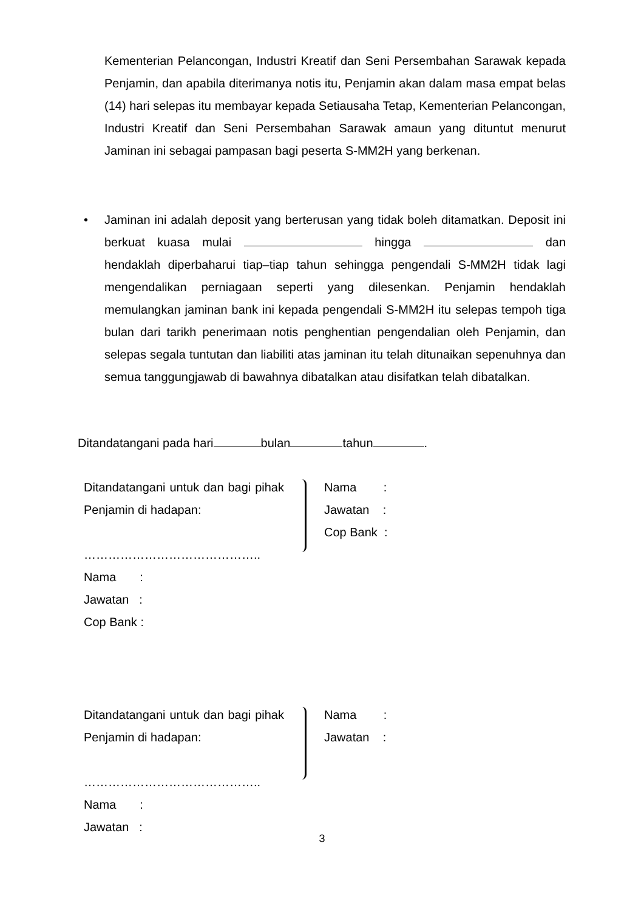Kementerian Pelancongan, Industri Kreatif dan Seni Persembahan Sarawak kepada Penjamin, dan apabila diterimanya notis itu, Penjamin akan dalam masa empat belas (14) hari selepas itu membayar kepada Setiausaha Tetap, Kementerian Pelancongan, Industri Kreatif dan Seni Persembahan Sarawak amaun yang dituntut menurut Jaminan ini sebagai pampasan bagi peserta S-MM2H yang berkenan.
•
Jaminan ini adalah deposit yang berterusan yang tidak boleh ditamatkan. Deposit ini berkuat kuasa mulai hingga dan hendaklah diperbaharui tiap–tiap tahun sehingga pengendali S-MM2H tidak lagi mengendalikan perniagaan seperti yang dilesenkan. Penjamin hendaklah memulangkan jaminan bank ini kepada pengendali S-MM2H itu selepas tempoh tiga bulan dari tarikh penerimaan notis penghentian pengendalian oleh Penjamin, dan selepas segala tuntutan dan liabiliti atas jaminan itu telah ditunaikan sepenuhnya dan semua tanggungjawab di bawahnya dibatalkan atau disifatkan telah dibatalkan.
Ditandatangani pada hari bulan tahun .
Ditandatangani untuk dan bagi pihak Penjamin di hadapan:
……………………………………..
Nama :
Jawatan :
Cop Bank :
Nama :
Jawatan :
Cop Bank :
Ditandatangani untuk dan bagi pihak Penjamin di hadapan:
……………………………………..
Nama :
Jawatan :
Nama :
Jawatan :
3